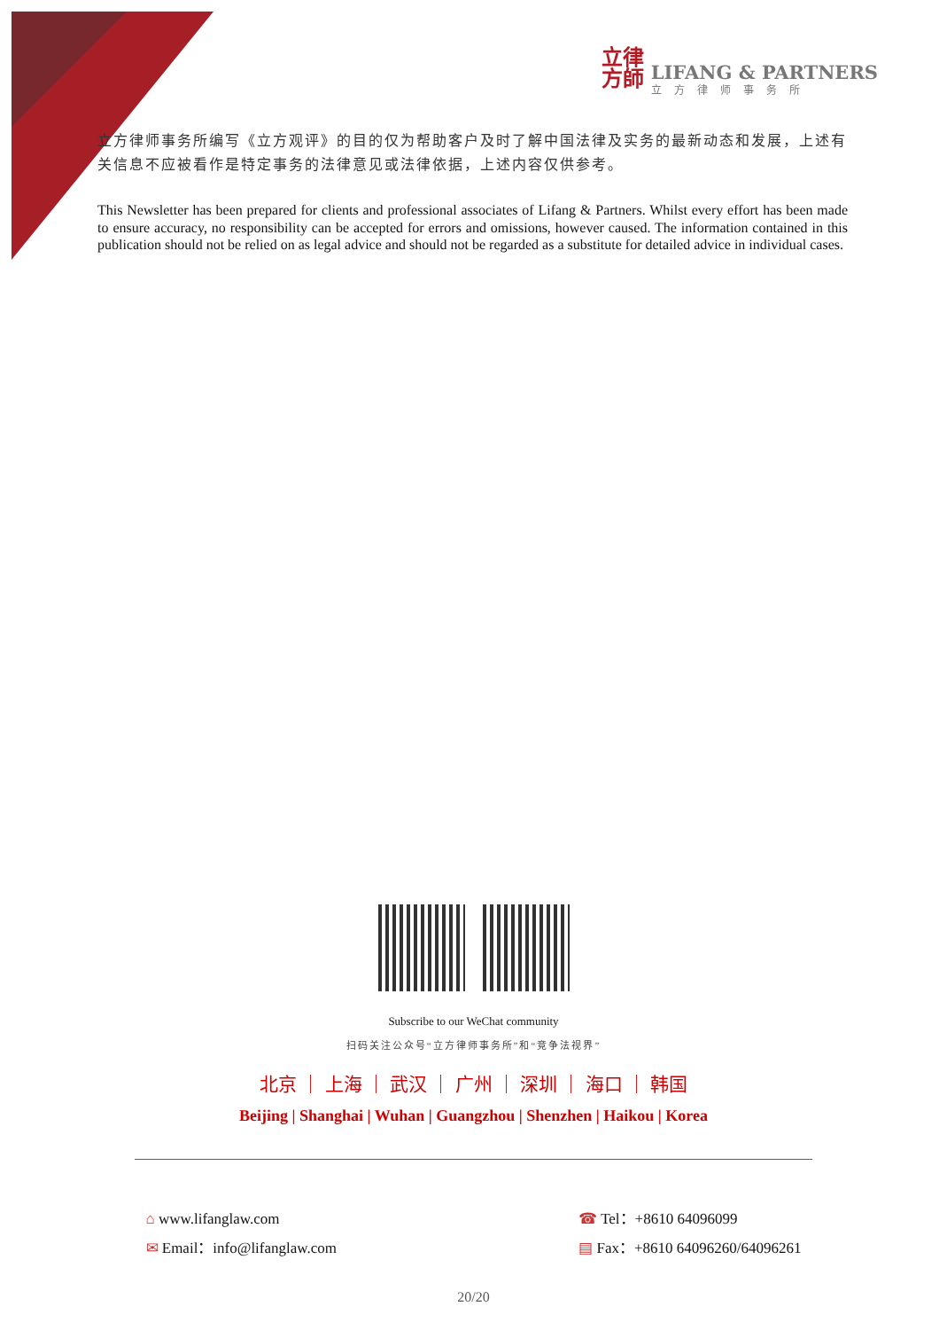立律
方師
LIFANG & PARTNERS
立方律师事务所
立方律师事务所编写《立方观评》的目的仅为帮助客户及时了解中国法律及实务的最新动态和发展，上述有关信息不应被看作是特定事务的法律意见或法律依据，上述内容仅供参考。
This Newsletter has been prepared for clients and professional associates of Lifang & Partners. Whilst every effort has been made to ensure accuracy, no responsibility can be accepted for errors and omissions, however caused. The information contained in this publication should not be relied on as legal advice and should not be regarded as a substitute for detailed advice in individual cases.
Subscribe to our WeChat community
扫码关注公众号“立方律师事务所”和“竞争法视界”
北京 ｜ 上海 ｜ 武汉 ｜ 广州 ｜ 深圳 ｜ 海口 ｜ 韩国
Beijing | Shanghai | Wuhan | Guangzhou | Shenzhen | Haikou | Korea
⌂ www.lifanglaw.com
✉ Email：info@lifanglaw.com
☎ Tel：+8610 64096099
▤ Fax：+8610 64096260/64096261
20/20